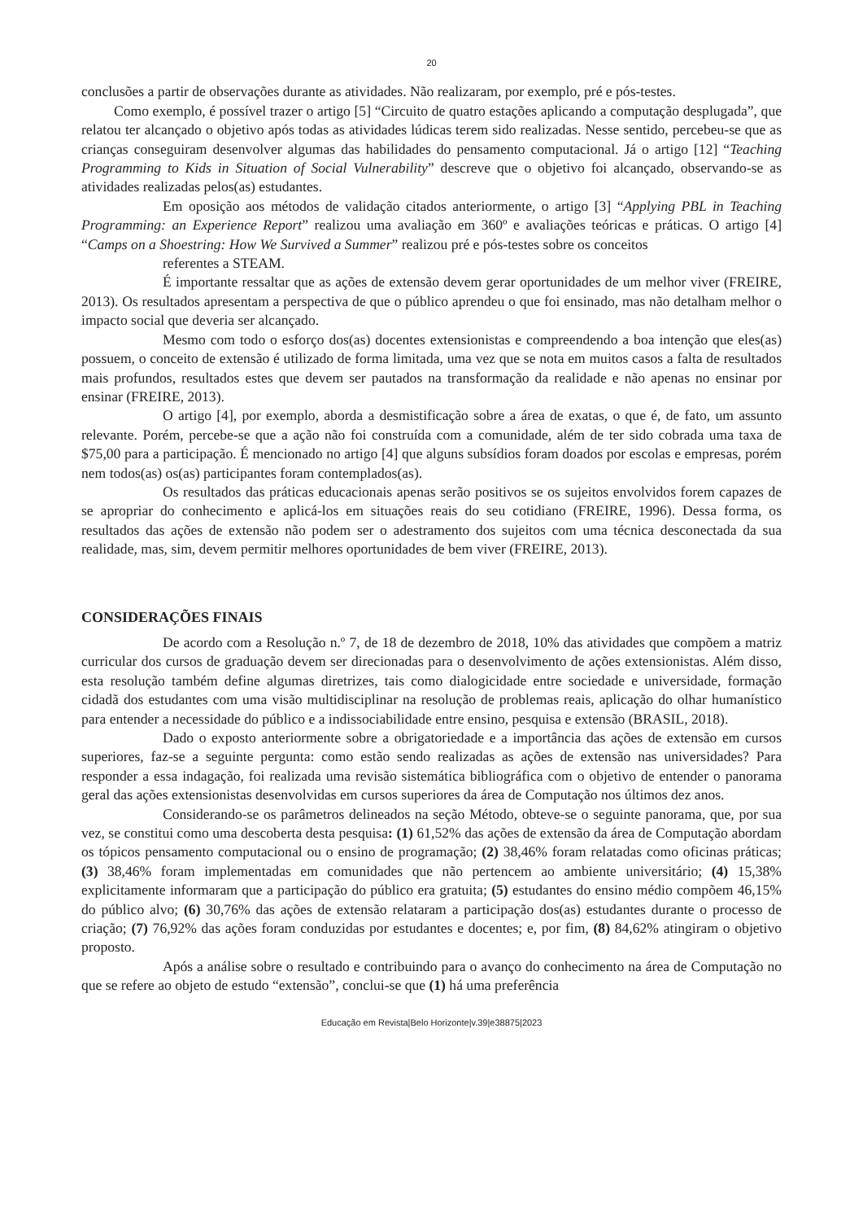20
conclusões a partir de observações durante as atividades. Não realizaram, por exemplo, pré e pós-testes.
Como exemplo, é possível trazer o artigo [5] “Circuito de quatro estações aplicando a computação desplugada”, que relatou ter alcançado o objetivo após todas as atividades lúdicas terem sido realizadas. Nesse sentido, percebeu-se que as crianças conseguiram desenvolver algumas das habilidades do pensamento computacional. Já o artigo [12] “Teaching Programming to Kids in Situation of Social Vulnerability” descreve que o objetivo foi alcançado, observando-se as atividades realizadas pelos(as) estudantes.
Em oposição aos métodos de validação citados anteriormente, o artigo [3] “Applying PBL in Teaching Programming: an Experience Report” realizou uma avaliação em 360º e avaliações teóricas e práticas. O artigo [4] “Camps on a Shoestring: How We Survived a Summer” realizou pré e pós-testes sobre os conceitos
referentes a STEAM.
É importante ressaltar que as ações de extensão devem gerar oportunidades de um melhor viver (FREIRE, 2013). Os resultados apresentam a perspectiva de que o público aprendeu o que foi ensinado, mas não detalham melhor o impacto social que deveria ser alcançado.
Mesmo com todo o esforço dos(as) docentes extensionistas e compreendendo a boa intenção que eles(as) possuem, o conceito de extensão é utilizado de forma limitada, uma vez que se nota em muitos casos a falta de resultados mais profundos, resultados estes que devem ser pautados na transformação da realidade e não apenas no ensinar por ensinar (FREIRE, 2013).
O artigo [4], por exemplo, aborda a desmistificação sobre a área de exatas, o que é, de fato, um assunto relevante. Porém, percebe-se que a ação não foi construída com a comunidade, além de ter sido cobrada uma taxa de $75,00 para a participação. É mencionado no artigo [4] que alguns subsídios foram doados por escolas e empresas, porém nem todos(as) os(as) participantes foram contemplados(as).
Os resultados das práticas educacionais apenas serão positivos se os sujeitos envolvidos forem capazes de se apropriar do conhecimento e aplicá-los em situações reais do seu cotidiano (FREIRE, 1996). Dessa forma, os resultados das ações de extensão não podem ser o adestramento dos sujeitos com uma técnica desconectada da sua realidade, mas, sim, devem permitir melhores oportunidades de bem viver (FREIRE, 2013).
CONSIDERAÇÕES FINAIS
De acordo com a Resolução n.º 7, de 18 de dezembro de 2018, 10% das atividades que compõem a matriz curricular dos cursos de graduação devem ser direcionadas para o desenvolvimento de ações extensionistas. Além disso, esta resolução também define algumas diretrizes, tais como dialogicidade entre sociedade e universidade, formação cidadã dos estudantes com uma visão multidisciplinar na resolução de problemas reais, aplicação do olhar humanístico para entender a necessidade do público e a indissociabilidade entre ensino, pesquisa e extensão (BRASIL, 2018).
Dado o exposto anteriormente sobre a obrigatoriedade e a importância das ações de extensão em cursos superiores, faz-se a seguinte pergunta: como estão sendo realizadas as ações de extensão nas universidades? Para responder a essa indagação, foi realizada uma revisão sistemática bibliográfica com o objetivo de entender o panorama geral das ações extensionistas desenvolvidas em cursos superiores da área de Computação nos últimos dez anos.
Considerando-se os parâmetros delineados na seção Método, obteve-se o seguinte panorama, que, por sua vez, se constitui como uma descoberta desta pesquisa: (1) 61,52% das ações de extensão da área de Computação abordam os tópicos pensamento computacional ou o ensino de programação; (2) 38,46% foram relatadas como oficinas práticas; (3) 38,46% foram implementadas em comunidades que não pertencem ao ambiente universitário; (4) 15,38% explicitamente informaram que a participação do público era gratuita; (5) estudantes do ensino médio compõem 46,15% do público alvo; (6) 30,76% das ações de extensão relataram a participação dos(as) estudantes durante o processo de criação; (7) 76,92% das ações foram conduzidas por estudantes e docentes; e, por fim, (8) 84,62% atingiram o objetivo proposto.
Após a análise sobre o resultado e contribuindo para o avanço do conhecimento na área de Computação no que se refere ao objeto de estudo “extensão”, conclui-se que (1) há uma preferência
Educação em Revista|Belo Horizonte|v.39|e38875|2023